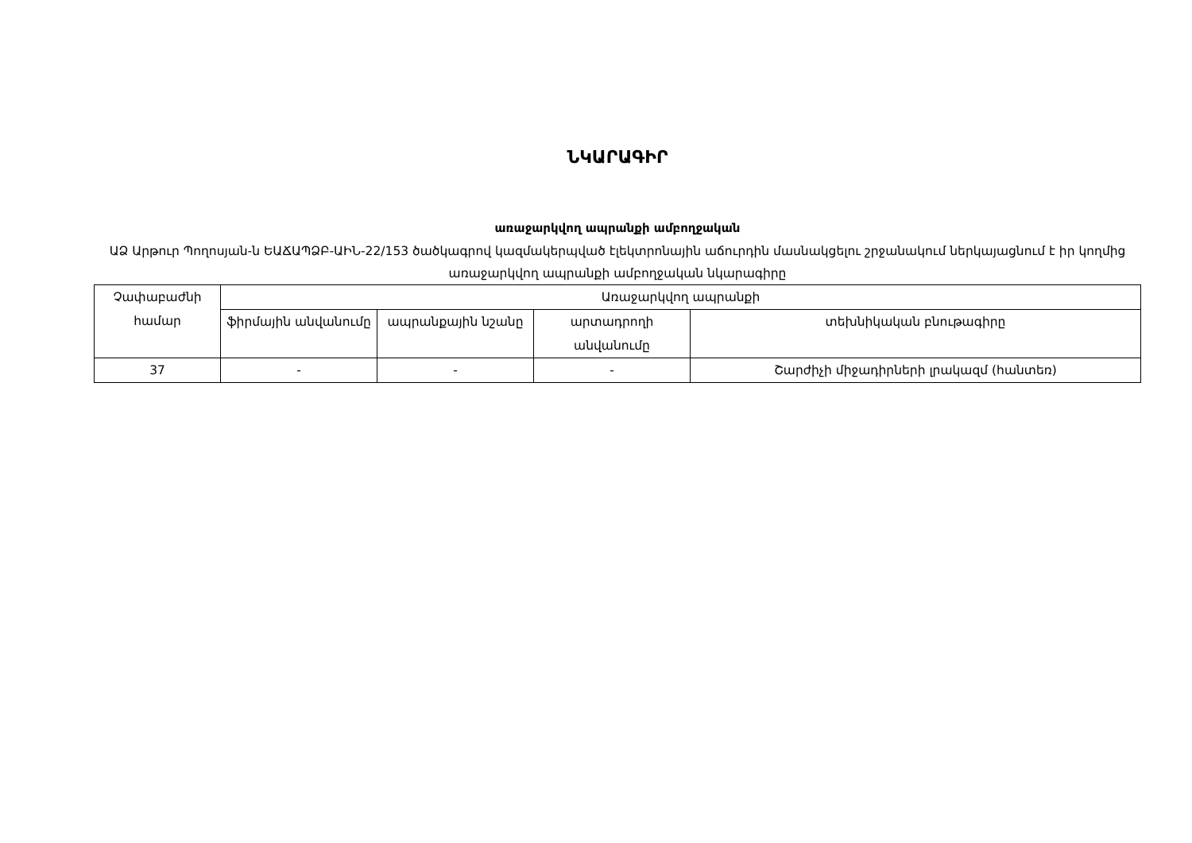ՆԿԱՐԱԳԻՐ
առաջարկվող ապրանքի ամբողջական
ԱՁ Արթուր Պողոսյան-ն ԵԱՃԱՊՁԲ-ԱԻՆ-22/153 ծածկագրով կազմակերպված էլեկտրոնային աճուրդին մասնակցելու շրջանակում ներկայացնում է իր կողմից առաջարկվող ապրանքի ամբողջական նկարագիրը
| Չափաբաժնի համար | Առաջարկվող ապրանքի | | | |
| --- | --- | --- | --- | --- |
| | ֆիրմային անվանումը | ապրանքային նշանը | արտադրողի անվանումը | տեխնիկական բնութագիրը |
| 37 | - | - | - | Շարժիչի միջադիրների լրակազմ (հանտեռ) |